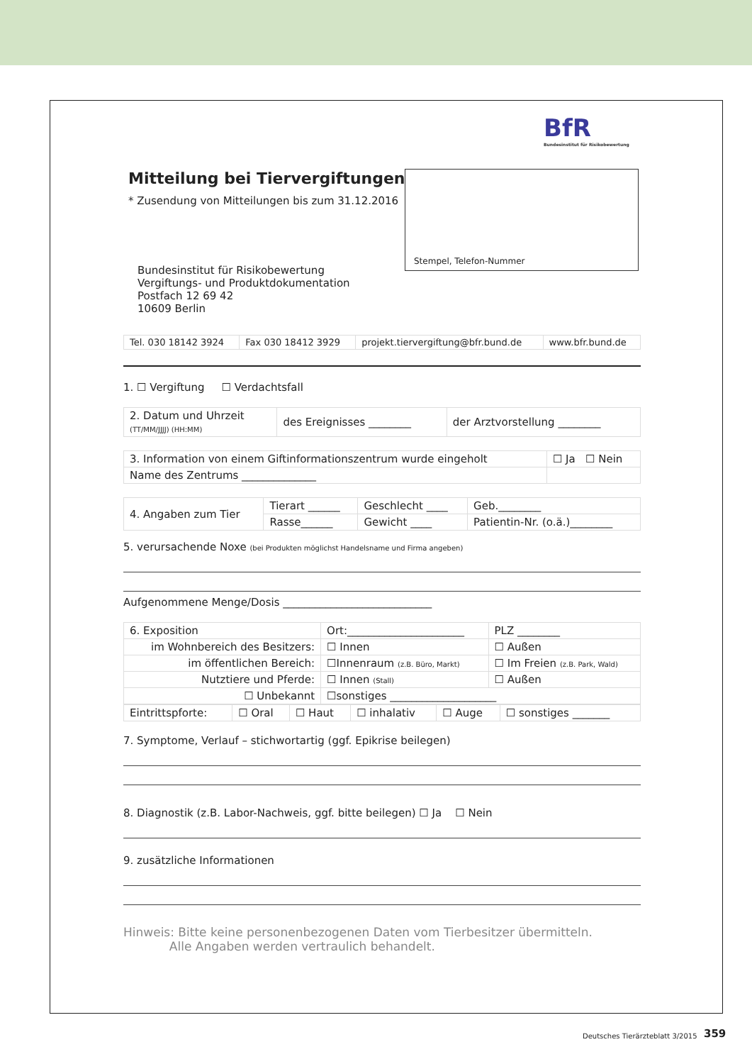BfR
Bundesinstitut für Risikobewertung
Mitteilung bei Tiervergiftungen
* Zusendung von Mitteilungen bis zum 31.12.2016
Stempel, Telefon-Nummer
Bundesinstitut für Risikobewertung
Vergiftungs- und Produktdokumentation
Postfach 12 69 42
10609 Berlin
| Tel. 030 18142 3924 | Fax 030 18412 3929 | projekt.tiervergiftung@bfr.bund.de | www.bfr.bund.de |
1. ☐ Vergiftung ☐ Verdachtsfall
| 2. Datum und Uhrzeit (TT/MM/JJJJ) (HH:MM) | des Ereignisses ________ | der Arztvorstellung ________ |
| 3. Information von einem Giftinformationszentrum wurde eingeholt | ☐ Ja ☐ Nein |
| Name des Zentrums ______________ | |
| 4. Angaben zum Tier | Tierart ______ | Geschlecht ____ | Geb.________ |
| | Rasse______ | Gewicht ____ | Patientin-Nr. (o.ä.)________ |
5. verursachende Noxe (bei Produkten möglichst Handelsname und Firma angeben)
Aufgenommene Menge/Dosis ____________________________
| 6. Exposition | Ort:______________________ | | PLZ ________ |
| im Wohnbereich des Besitzers: | | ☐ Innen | ☐ Außen |
| im öffentlichen Bereich: | | ☐Innenraum (z.B. Büro, Markt) | ☐ Im Freien (z.B. Park, Wald) |
| Nutztiere und Pferde: | | ☐ Innen (Stall) | ☐ Außen |
| ☐ Unbekannt | | ☐sonstiges ____________________ | |
| Eintrittspforte: | ☐ Oral | ☐ Haut | ☐ inhalativ | ☐ Auge | ☐ sonstiges _______ |
7. Symptome, Verlauf – stichwortartig (ggf. Epikrise beilegen)
8. Diagnostik (z.B. Labor-Nachweis, ggf. bitte beilegen) ☐ Ja ☐ Nein
9. zusätzliche Informationen
Hinweis: Bitte keine personenbezogenen Daten vom Tierbesitzer übermitteln.
Alle Angaben werden vertraulich behandelt.
Deutsches Tierärzteblatt 3/2015
359